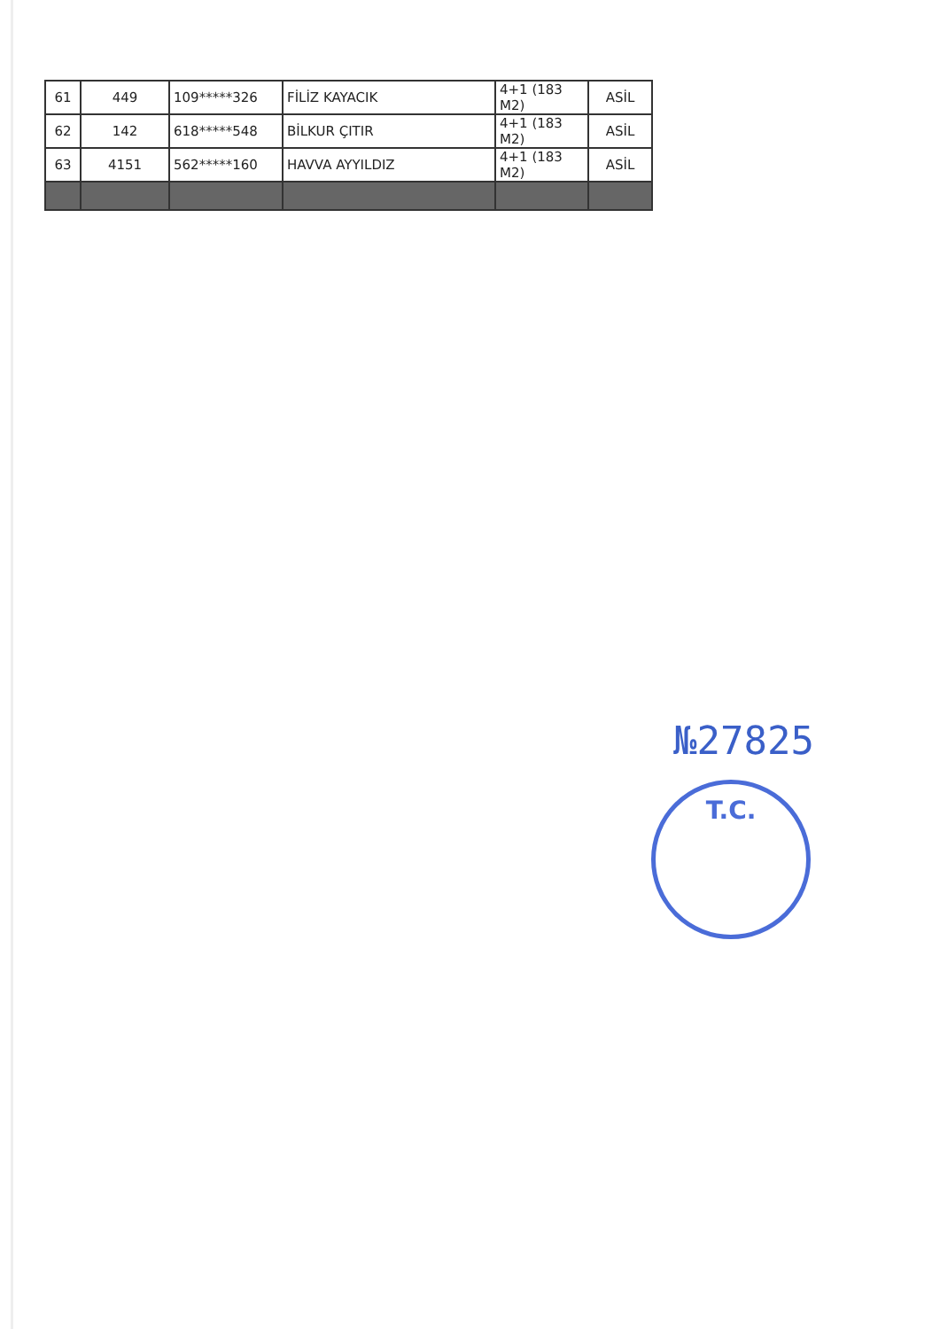| 61 | 449 | 109*****326 | FİLİZ KAYACIK | 4+1 (183 M2) | ASİL |
| 62 | 142 | 618*****548 | BİLKUR ÇITIR | 4+1 (183 M2) | ASİL |
| 63 | 4151 | 562*****160 | HAVVA AYYILDIZ | 4+1 (183 M2) | ASİL |
№27825
T.C.